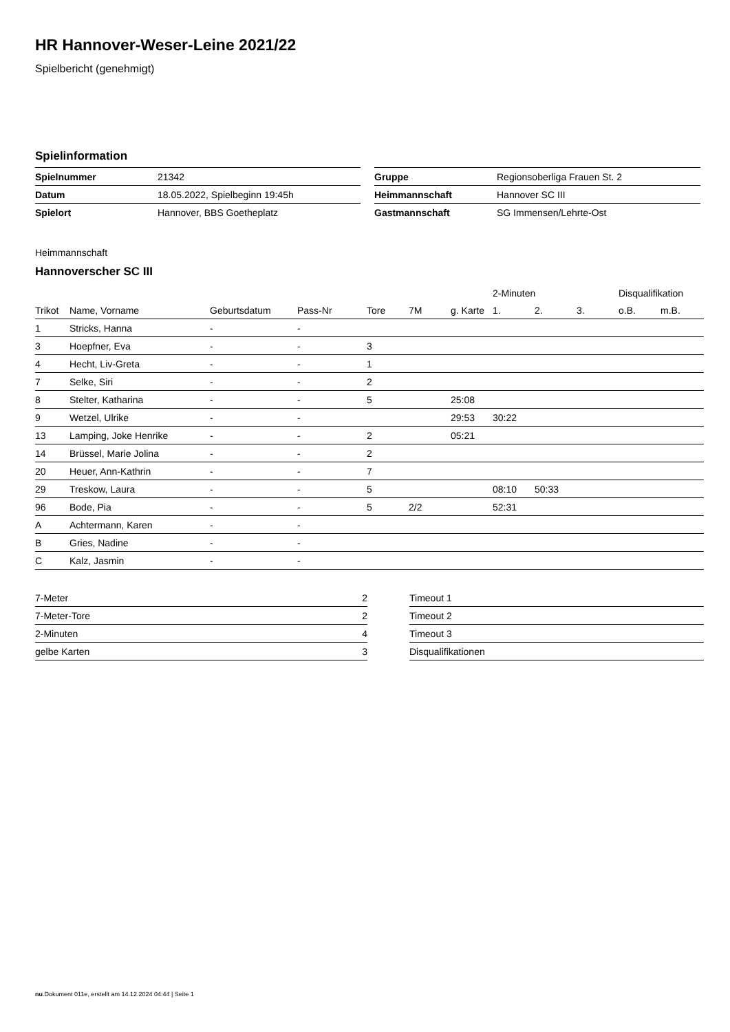HR Hannover-Weser-Leine 2021/22
Spielbericht (genehmigt)
Spielinformation
| Spielnummer | 21342 |
| Datum | 18.05.2022, Spielbeginn 19:45h |
| Spielort | Hannover, BBS Goetheplatz |
| Gruppe | Regionsoberliga Frauen St. 2 |
| Heimmannschaft | Hannover SC III |
| Gastmannschaft | SG Immensen/Lehrte-Ost |
Heimmannschaft
Hannoverscher SC III
| | | | | | | | 2-Minuten | | | Disqualifikation | |
| --- | --- | --- | --- | --- | --- | --- | --- | --- | --- | --- | --- |
| Trikot | Name, Vorname | Geburtsdatum | Pass-Nr | Tore | 7M | g. Karte | 1. | 2. | 3. | o.B. | m.B. |
| 1 | Stricks, Hanna | - | - | | | | | | | | |
| 3 | Hoepfner, Eva | - | - | 3 | | | | | | | |
| 4 | Hecht, Liv-Greta | - | - | 1 | | | | | | | |
| 7 | Selke, Siri | - | - | 2 | | | | | | | |
| 8 | Stelter, Katharina | - | - | 5 | | 25:08 | | | | | |
| 9 | Wetzel, Ulrike | - | - | | | 29:53 | 30:22 | | | | |
| 13 | Lamping, Joke Henrike | - | - | 2 | | 05:21 | | | | | |
| 14 | Brüssel, Marie Jolina | - | - | 2 | | | | | | | |
| 20 | Heuer, Ann-Kathrin | - | - | 7 | | | | | | | |
| 29 | Treskow, Laura | - | - | 5 | | | 08:10 | 50:33 | | | |
| 96 | Bode, Pia | - | - | 5 | 2/2 | | 52:31 | | | | |
| A | Achtermann, Karen | - | - | | | | | | | | |
| B | Gries, Nadine | - | - | | | | | | | | |
| C | Kalz, Jasmin | - | - | | | | | | | | |
| 7-Meter | 2 |
| 7-Meter-Tore | 2 |
| 2-Minuten | 4 |
| gelbe Karten | 3 |
| Timeout 1 |
| Timeout 2 |
| Timeout 3 |
| Disqualifikationen |
nu.Dokument 011e, erstellt am 14.12.2024 04:44 | Seite 1